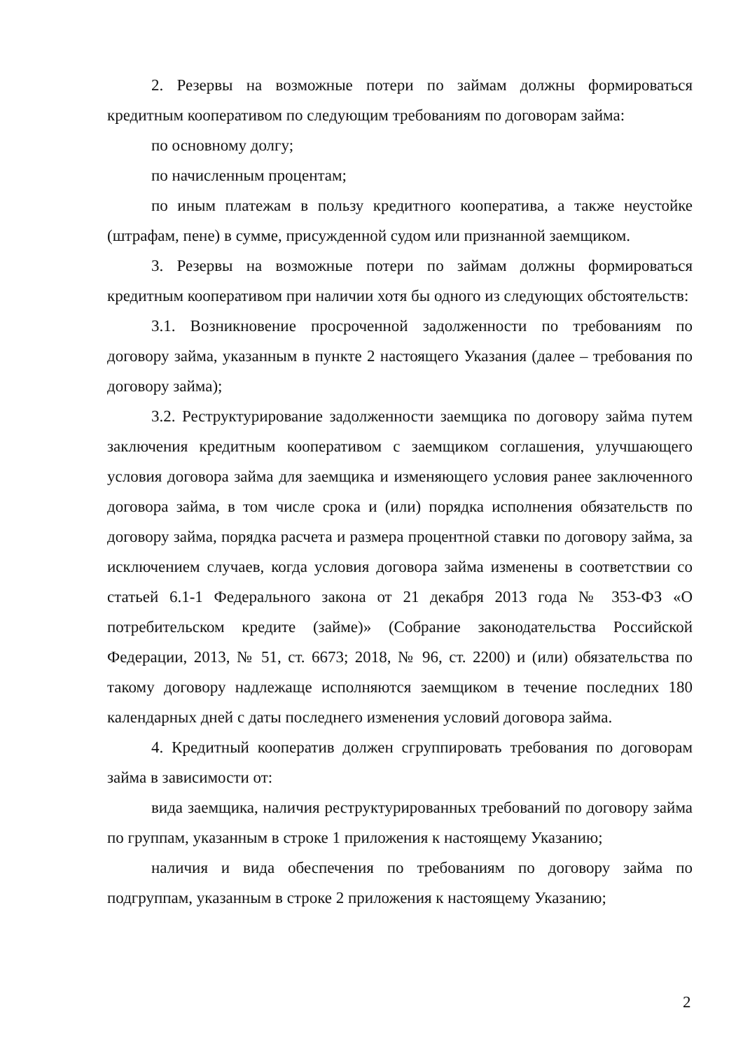2. Резервы на возможные потери по займам должны формироваться кредитным кооперативом по следующим требованиям по договорам займа:
по основному долгу;
по начисленным процентам;
по иным платежам в пользу кредитного кооператива, а также неустойке (штрафам, пене) в сумме, присужденной судом или признанной заемщиком.
3. Резервы на возможные потери по займам должны формироваться кредитным кооперативом при наличии хотя бы одного из следующих обстоятельств:
3.1. Возникновение просроченной задолженности по требованиям по договору займа, указанным в пункте 2 настоящего Указания (далее – требования по договору займа);
3.2. Реструктурирование задолженности заемщика по договору займа путем заключения кредитным кооперативом с заемщиком соглашения, улучшающего условия договора займа для заемщика и изменяющего условия ранее заключенного договора займа, в том числе срока и (или) порядка исполнения обязательств по договору займа, порядка расчета и размера процентной ставки по договору займа, за исключением случаев, когда условия договора займа изменены в соответствии со статьей 6.1-1 Федерального закона от 21 декабря 2013 года № 353-ФЗ «О потребительском кредите (займе)» (Собрание законодательства Российской Федерации, 2013, № 51, ст. 6673; 2018, № 96, ст. 2200) и (или) обязательства по такому договору надлежаще исполняются заемщиком в течение последних 180 календарных дней с даты последнего изменения условий договора займа.
4. Кредитный кооператив должен сгруппировать требования по договорам займа в зависимости от:
вида заемщика, наличия реструктурированных требований по договору займа по группам, указанным в строке 1 приложения к настоящему Указанию;
наличия и вида обеспечения по требованиям по договору займа по подгруппам, указанным в строке 2 приложения к настоящему Указанию;
2